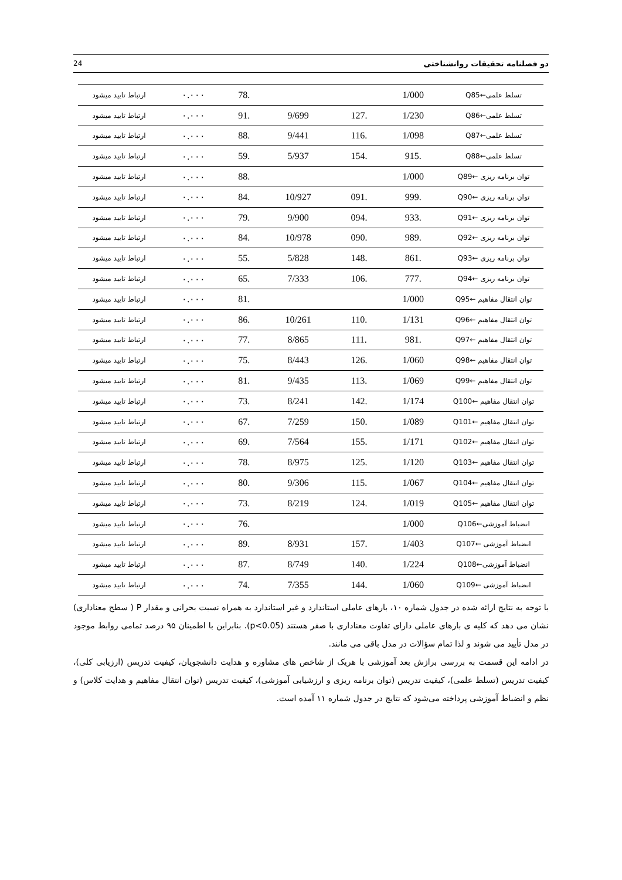24 دو فصلنامه تحقیقات روانشناختی
| تسلط علمی←Q85 | 1/000 | | | .78 | ۰.۰۰۰ | ارتباط تایید میشود |
| تسلط علمی←Q86 | 1/230 | .127 | 9/699 | .91 | ۰.۰۰۰ | ارتباط تایید میشود |
| تسلط علمی←Q87 | 1/098 | .116 | 9/441 | .88 | ۰.۰۰۰ | ارتباط تایید میشود |
| تسلط علمی←Q88 | .915 | .154 | 5/937 | .59 | ۰.۰۰۰ | ارتباط تایید میشود |
| توان برنامه ریزی ←Q89 | 1/000 | | | .88 | ۰.۰۰۰ | ارتباط تایید میشود |
| توان برنامه ریزی ←Q90 | .999 | .091 | 10/927 | .84 | ۰.۰۰۰ | ارتباط تایید میشود |
| توان برنامه ریزی ←Q91 | .933 | .094 | 9/900 | .79 | ۰.۰۰۰ | ارتباط تایید میشود |
| توان برنامه ریزی ←Q92 | .989 | .090 | 10/978 | .84 | ۰.۰۰۰ | ارتباط تایید میشود |
| توان برنامه ریزی ←Q93 | .861 | .148 | 5/828 | .55 | ۰.۰۰۰ | ارتباط تایید میشود |
| توان برنامه ریزی ←Q94 | .777 | .106 | 7/333 | .65 | ۰.۰۰۰ | ارتباط تایید میشود |
| توان انتقال مفاهیم ←Q95 | 1/000 | | | .81 | ۰.۰۰۰ | ارتباط تایید میشود |
| توان انتقال مفاهیم ←Q96 | 1/131 | .110 | 10/261 | .86 | ۰.۰۰۰ | ارتباط تایید میشود |
| توان انتقال مفاهیم ←Q97 | .981 | .111 | 8/865 | .77 | ۰.۰۰۰ | ارتباط تایید میشود |
| توان انتقال مفاهیم ←Q98 | 1/060 | .126 | 8/443 | .75 | ۰.۰۰۰ | ارتباط تایید میشود |
| توان انتقال مفاهیم ←Q99 | 1/069 | .113 | 9/435 | .81 | ۰.۰۰۰ | ارتباط تایید میشود |
| توان انتقال مفاهیم ←Q100 | 1/174 | .142 | 8/241 | .73 | ۰.۰۰۰ | ارتباط تایید میشود |
| توان انتقال مفاهیم ←Q101 | 1/089 | .150 | 7/259 | .67 | ۰.۰۰۰ | ارتباط تایید میشود |
| توان انتقال مفاهیم ←Q102 | 1/171 | .155 | 7/564 | .69 | ۰.۰۰۰ | ارتباط تایید میشود |
| توان انتقال مفاهیم ←Q103 | 1/120 | .125 | 8/975 | .78 | ۰.۰۰۰ | ارتباط تایید میشود |
| توان انتقال مفاهیم ←Q104 | 1/067 | .115 | 9/306 | .80 | ۰.۰۰۰ | ارتباط تایید میشود |
| توان انتقال مفاهیم ←Q105 | 1/019 | .124 | 8/219 | .73 | ۰.۰۰۰ | ارتباط تایید میشود |
| انضباط آموزشی←Q106 | 1/000 | | | .76 | ۰.۰۰۰ | ارتباط تایید میشود |
| انضباط آموزشی ←Q107 | 1/403 | .157 | 8/931 | .89 | ۰.۰۰۰ | ارتباط تایید میشود |
| انضباط آموزشی←Q108 | 1/224 | .140 | 8/749 | .87 | ۰.۰۰۰ | ارتباط تایید میشود |
| انضباط آموزشی ←Q109 | 1/060 | .144 | 7/355 | .74 | ۰.۰۰۰ | ارتباط تایید میشود |
با توجه به نتایج ارائه شده در جدول شماره ۱۰، بارهای عاملی استاندارد و غیر استاندارد به همراه نسبت بحرانی و مقدار P ( سطح معناداری) نشان می دهد که کلیه ی بارهای عاملی دارای تفاوت معناداری با صفر هستند (p<0.05). بنابراین با اطمینان ۹۵ درصد تمامی روابط موجود در مدل تأیید می شوند و لذا تمام سؤالات در مدل باقی می مانند.
در ادامه این قسمت به بررسی برازش بعد آموزشی با هریک از شاخص های مشاوره و هدایت دانشجویان، کیفیت تدریس (ارزیابی کلی)، کیفیت تدریس (تسلط علمی)، کیفیت تدریس (توان برنامه ریزی و ارزشیابی آموزشی)، کیفیت تدریس (توان انتقال مفاهیم و هدایت کلاس) و نظم و انضباط آموزشی پرداخته می‌شود که نتایج در جدول شماره ۱۱ آمده است.